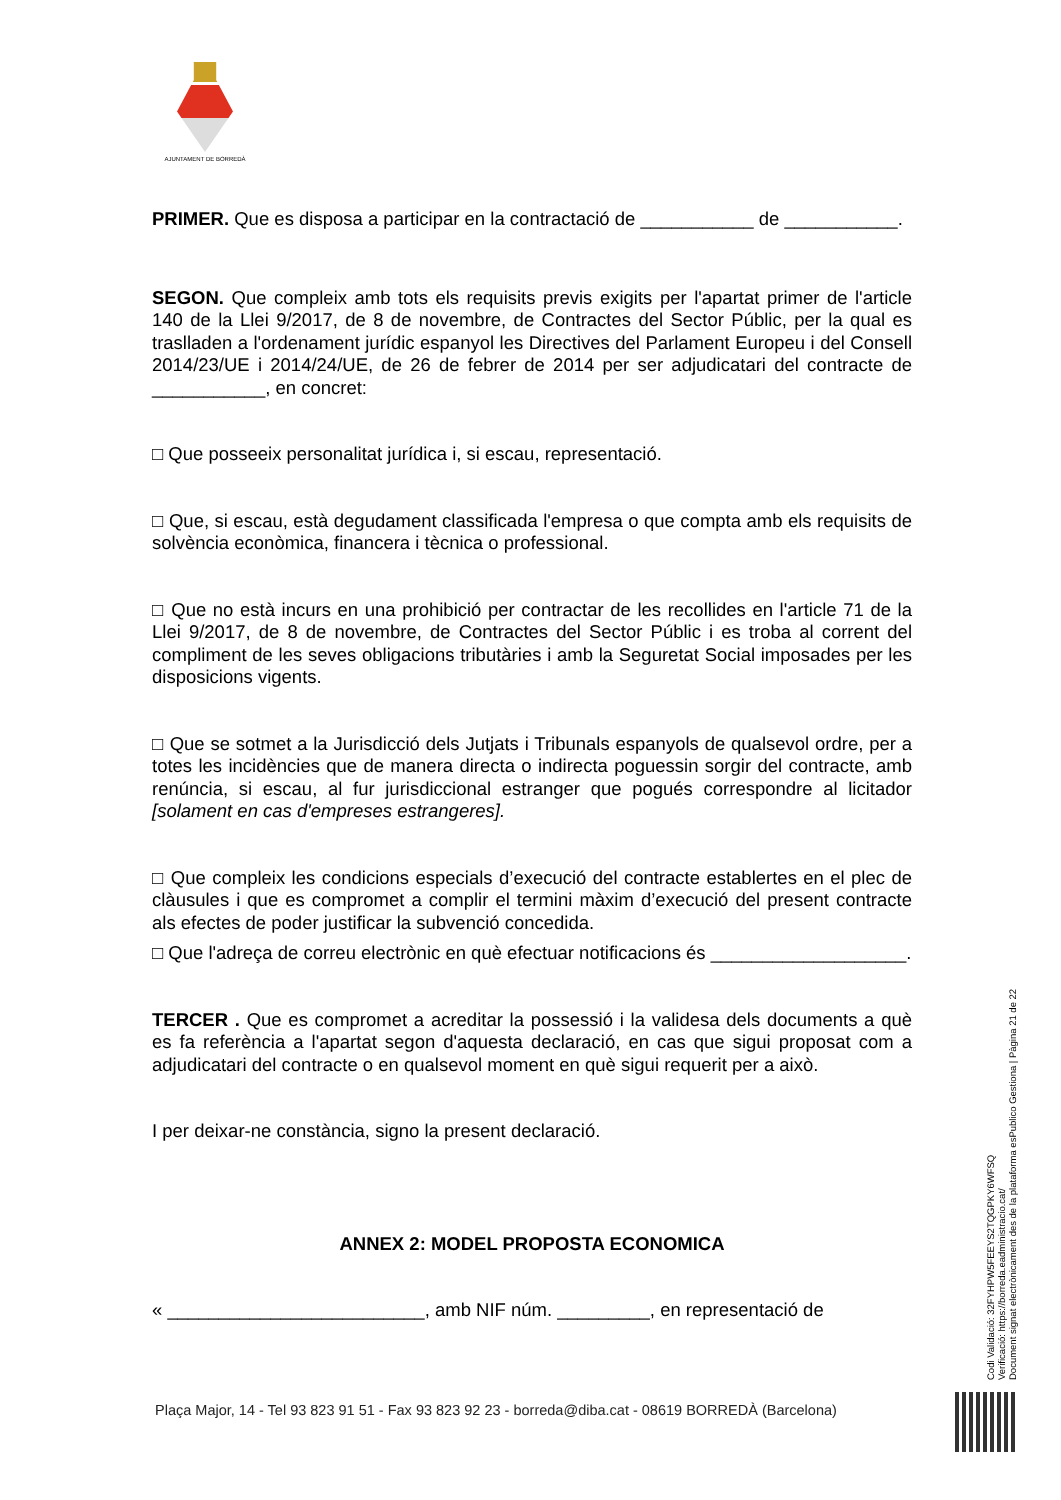AJUNTAMENT DE BORREDÀ
PRIMER. Que es disposa a participar en la contractació de ___________ de ___________.
SEGON. Que compleix amb tots els requisits previs exigits per l'apartat primer de l'article 140 de la Llei 9/2017, de 8 de novembre, de Contractes del Sector Públic, per la qual es traslladen a l'ordenament jurídic espanyol les Directives del Parlament Europeu i del Consell 2014/23/UE i 2014/24/UE, de 26 de febrer de 2014 per ser adjudicatari del contracte de ___________, en concret:
□ Que posseeix personalitat jurídica i, si escau, representació.
□ Que, si escau, està degudament classificada l'empresa o que compta amb els requisits de solvència econòmica, financera i tècnica o professional.
□ Que no està incurs en una prohibició per contractar de les recollides en l'article 71 de la Llei 9/2017, de 8 de novembre, de Contractes del Sector Públic i es troba al corrent del compliment de les seves obligacions tributàries i amb la Seguretat Social imposades per les disposicions vigents.
□ Que se sotmet a la Jurisdicció dels Jutjats i Tribunals espanyols de qualsevol ordre, per a totes les incidències que de manera directa o indirecta poguessin sorgir del contracte, amb renúncia, si escau, al fur jurisdiccional estranger que pogués correspondre al licitador [solament en cas d'empreses estrangeres].
□ Que compleix les condicions especials d’execució del contracte establertes en el plec de clàusules i que es compromet a complir el termini màxim d’execució del present contracte als efectes de poder justificar la subvenció concedida.
□ Que l'adreça de correu electrònic en què efectuar notificacions és ___________________.
TERCER . Que es compromet a acreditar la possessió i la validesa dels documents a què es fa referència a l'apartat segon d'aquesta declaració, en cas que sigui proposat com a adjudicatari del contracte o en qualsevol moment en què sigui requerit per a això.
I per deixar-ne constància, signo la present declaració.
ANNEX 2: MODEL PROPOSTA ECONOMICA
« _________________________, amb NIF núm. _________, en representació de
Codi Validació: 32FYHPW5FEEYS2TQGPKY6WFSQ
Verificació: https://borreda.eadministracio.cat/
Document signat electrònicament des de la plataforma esPublico Gestiona | Pàgina 21 de 22
Plaça Major, 14 - Tel 93 823 91 51 - Fax 93 823 92 23 - borreda@diba.cat - 08619 BORREDÀ (Barcelona)